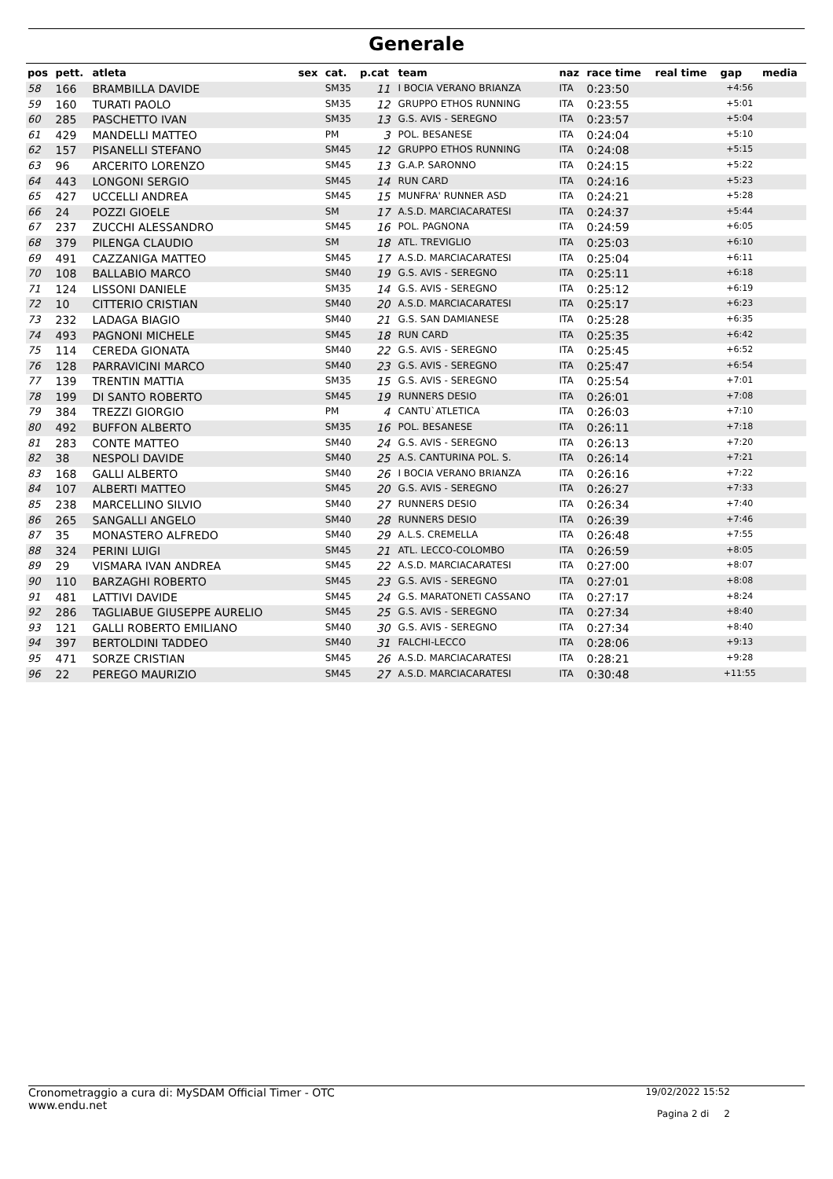Generale
| pos | pett. | atleta | sex | cat. | p.cat | team | naz | race time | real time | gap | media |
| --- | --- | --- | --- | --- | --- | --- | --- | --- | --- | --- | --- |
| 58 | 166 | BRAMBILLA DAVIDE | | SM35 | 11 | I BOCIA VERANO BRIANZA | ITA | 0:23:50 | | +4:56 | |
| 59 | 160 | TURATI PAOLO | | SM35 | 12 | GRUPPO ETHOS RUNNING | ITA | 0:23:55 | | +5:01 | |
| 60 | 285 | PASCHETTO IVAN | | SM35 | 13 | G.S. AVIS - SEREGNO | ITA | 0:23:57 | | +5:04 | |
| 61 | 429 | MANDELLI MATTEO | | PM | 3 | POL. BESANESE | ITA | 0:24:04 | | +5:10 | |
| 62 | 157 | PISANELLI STEFANO | | SM45 | 12 | GRUPPO ETHOS RUNNING | ITA | 0:24:08 | | +5:15 | |
| 63 | 96 | ARCERITO LORENZO | | SM45 | 13 | G.A.P. SARONNO | ITA | 0:24:15 | | +5:22 | |
| 64 | 443 | LONGONI SERGIO | | SM45 | 14 | RUN CARD | ITA | 0:24:16 | | +5:23 | |
| 65 | 427 | UCCELLI ANDREA | | SM45 | 15 | MUNFRA' RUNNER ASD | ITA | 0:24:21 | | +5:28 | |
| 66 | 24 | POZZI GIOELE | | SM | 17 | A.S.D. MARCIACARATESI | ITA | 0:24:37 | | +5:44 | |
| 67 | 237 | ZUCCHI ALESSANDRO | | SM45 | 16 | POL. PAGNONA | ITA | 0:24:59 | | +6:05 | |
| 68 | 379 | PILENGA CLAUDIO | | SM | 18 | ATL. TREVIGLIO | ITA | 0:25:03 | | +6:10 | |
| 69 | 491 | CAZZANIGA MATTEO | | SM45 | 17 | A.S.D. MARCIACARATESI | ITA | 0:25:04 | | +6:11 | |
| 70 | 108 | BALLABIO MARCO | | SM40 | 19 | G.S. AVIS - SEREGNO | ITA | 0:25:11 | | +6:18 | |
| 71 | 124 | LISSONI DANIELE | | SM35 | 14 | G.S. AVIS - SEREGNO | ITA | 0:25:12 | | +6:19 | |
| 72 | 10 | CITTERIO CRISTIAN | | SM40 | 20 | A.S.D. MARCIACARATESI | ITA | 0:25:17 | | +6:23 | |
| 73 | 232 | LADAGA BIAGIO | | SM40 | 21 | G.S. SAN DAMIANESE | ITA | 0:25:28 | | +6:35 | |
| 74 | 493 | PAGNONI MICHELE | | SM45 | 18 | RUN CARD | ITA | 0:25:35 | | +6:42 | |
| 75 | 114 | CEREDA GIONATA | | SM40 | 22 | G.S. AVIS - SEREGNO | ITA | 0:25:45 | | +6:52 | |
| 76 | 128 | PARRAVICINI MARCO | | SM40 | 23 | G.S. AVIS - SEREGNO | ITA | 0:25:47 | | +6:54 | |
| 77 | 139 | TRENTIN MATTIA | | SM35 | 15 | G.S. AVIS - SEREGNO | ITA | 0:25:54 | | +7:01 | |
| 78 | 199 | DI SANTO ROBERTO | | SM45 | 19 | RUNNERS DESIO | ITA | 0:26:01 | | +7:08 | |
| 79 | 384 | TREZZI GIORGIO | | PM | 4 | CANTU`ATLETICA | ITA | 0:26:03 | | +7:10 | |
| 80 | 492 | BUFFON ALBERTO | | SM35 | 16 | POL. BESANESE | ITA | 0:26:11 | | +7:18 | |
| 81 | 283 | CONTE MATTEO | | SM40 | 24 | G.S. AVIS - SEREGNO | ITA | 0:26:13 | | +7:20 | |
| 82 | 38 | NESPOLI DAVIDE | | SM40 | 25 | A.S. CANTURINA POL. S. | ITA | 0:26:14 | | +7:21 | |
| 83 | 168 | GALLI ALBERTO | | SM40 | 26 | I BOCIA VERANO BRIANZA | ITA | 0:26:16 | | +7:22 | |
| 84 | 107 | ALBERTI MATTEO | | SM45 | 20 | G.S. AVIS - SEREGNO | ITA | 0:26:27 | | +7:33 | |
| 85 | 238 | MARCELLINO SILVIO | | SM40 | 27 | RUNNERS DESIO | ITA | 0:26:34 | | +7:40 | |
| 86 | 265 | SANGALLI ANGELO | | SM40 | 28 | RUNNERS DESIO | ITA | 0:26:39 | | +7:46 | |
| 87 | 35 | MONASTERO ALFREDO | | SM40 | 29 | A.L.S. CREMELLA | ITA | 0:26:48 | | +7:55 | |
| 88 | 324 | PERINI LUIGI | | SM45 | 21 | ATL. LECCO-COLOMBO | ITA | 0:26:59 | | +8:05 | |
| 89 | 29 | VISMARA IVAN ANDREA | | SM45 | 22 | A.S.D. MARCIACARATESI | ITA | 0:27:00 | | +8:07 | |
| 90 | 110 | BARZAGHI ROBERTO | | SM45 | 23 | G.S. AVIS - SEREGNO | ITA | 0:27:01 | | +8:08 | |
| 91 | 481 | LATTIVI DAVIDE | | SM45 | 24 | G.S. MARATONETI CASSANO | ITA | 0:27:17 | | +8:24 | |
| 92 | 286 | TAGLIABUE GIUSEPPE AURELIO | | SM45 | 25 | G.S. AVIS - SEREGNO | ITA | 0:27:34 | | +8:40 | |
| 93 | 121 | GALLI ROBERTO EMILIANO | | SM40 | 30 | G.S. AVIS - SEREGNO | ITA | 0:27:34 | | +8:40 | |
| 94 | 397 | BERTOLDINI TADDEO | | SM40 | 31 | FALCHI-LECCO | ITA | 0:28:06 | | +9:13 | |
| 95 | 471 | SORZE CRISTIAN | | SM45 | 26 | A.S.D. MARCIACARATESI | ITA | 0:28:21 | | +9:28 | |
| 96 | 22 | PEREGO MAURIZIO | | SM45 | 27 | A.S.D. MARCIACARATESI | ITA | 0:30:48 | | +11:55 | |
Cronometraggio a cura di: MySDAM Official Timer - OTC
www.endu.net
19/02/2022 15:52
Pagina 2 di 2